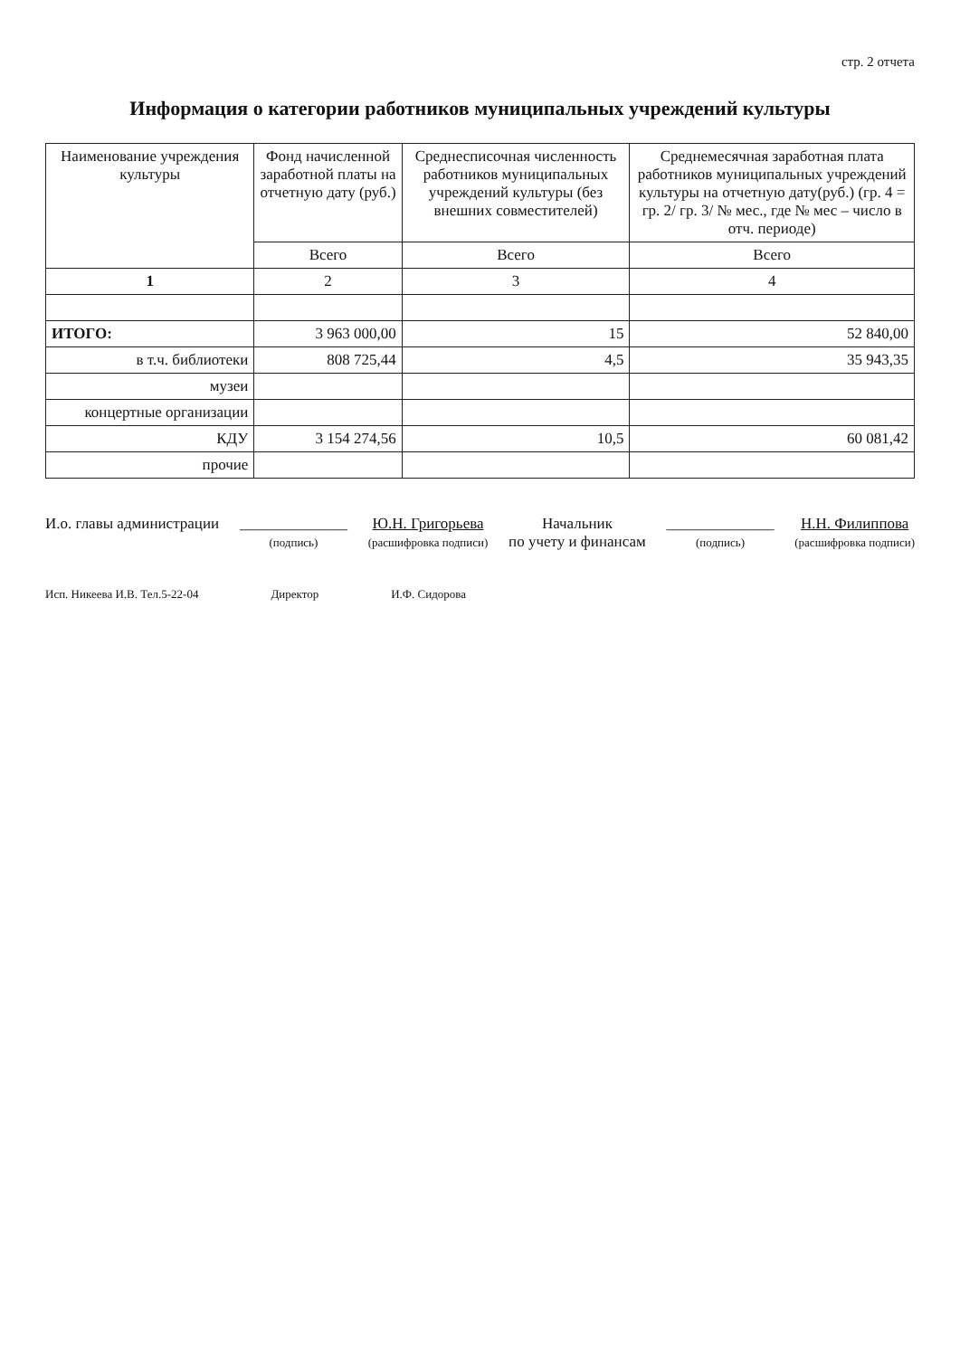стр. 2 отчета
Информация о категории работников муниципальных учреждений культуры
| Наименование учреждения культуры | Фонд начисленной заработной платы на отчетную дату (руб.) | Среднесписочная численность работников муниципальных учреждений культуры (без внешних совместителей) | Среднемесячная заработная плата работников муниципальных учреждений культуры на отчетную дату(руб.) (гр. 4 = гр. 2/ гр. 3/ № мес., где № мес – число в отч. периоде) |
| --- | --- | --- | --- |
| | Всего | Всего | Всего |
| 1 | 2 | 3 | 4 |
| ИТОГО: | 3 963 000,00 | 15 | 52 840,00 |
| в т.ч. библиотеки | 808 725,44 | 4,5 | 35 943,35 |
| музеи | | | |
| концертные организации | | | |
| КДУ | 3 154 274,56 | 10,5 | 60 081,42 |
| прочие | | | |
И.о. главы администрации ______________
(подпись)
Ю.Н. Григорьева
(расшифровка подписи)
Начальник
по учету и финансам
______________
(подпись)
Н.Н. Филиппова
(расшифровка подписи)
Исп. Никеева И.В. Тел.5-22-04 Директор И.Ф. Сидорова